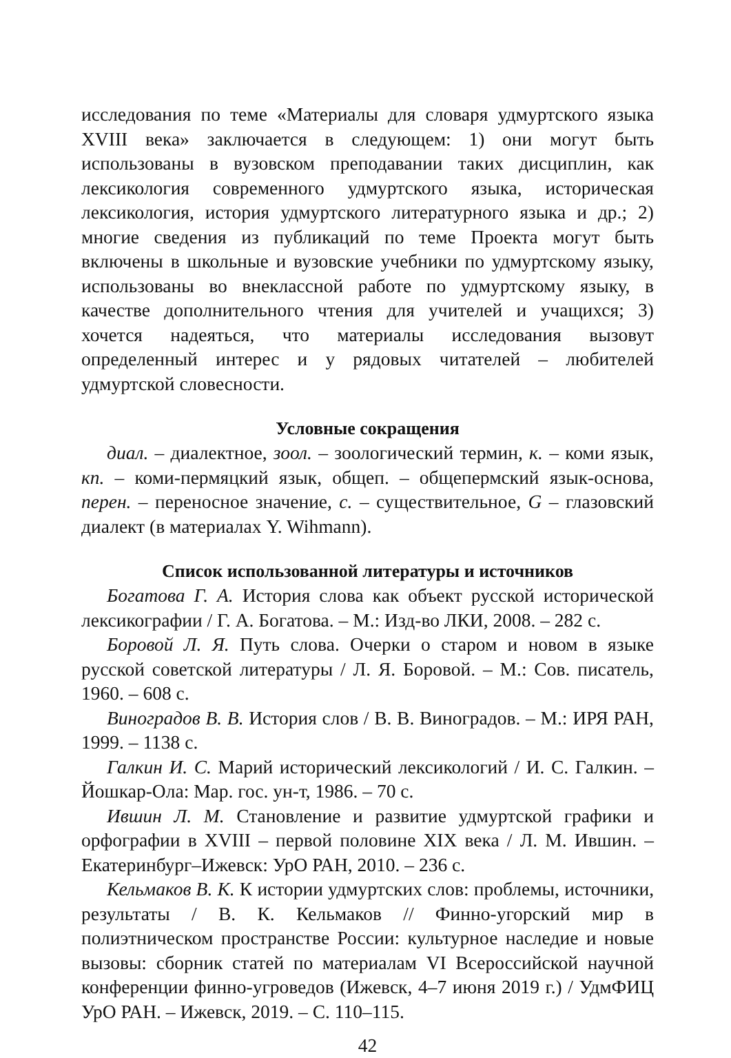исследования по теме «Материалы для словаря удмуртского языка XVIII века» заключается в следующем: 1) они могут быть использованы в вузовском преподавании таких дисциплин, как лексикология современного удмуртского языка, историческая лексикология, история удмуртского литературного языка и др.; 2) многие сведения из публикаций по теме Проекта могут быть включены в школьные и вузовские учебники по удмуртскому языку, использованы во внеклассной работе по удмуртскому языку, в качестве дополнительного чтения для учителей и учащихся; 3) хочется надеяться, что материалы исследования вызовут определенный интерес и у рядовых читателей – любителей удмуртской словесности.
Условные сокращения
диал. – диалектное, зоол. – зоологический термин, к. – коми язык, кп. – коми-пермяцкий язык, общеп. – общепермский язык-основа, перен. – переносное значение, с. – существительное, G – глазовский диалект (в материалах Y. Wihmann).
Список использованной литературы и источников
Богатова Г. А. История слова как объект русской исторической лексикографии / Г. А. Богатова. – М.: Изд-во ЛКИ, 2008. – 282 с.
Боровой Л. Я. Путь слова. Очерки о старом и новом в языке русской советской литературы / Л. Я. Боровой. – М.: Сов. писатель, 1960. – 608 с.
Виноградов В. В. История слов / В. В. Виноградов. – М.: ИРЯ РАН, 1999. – 1138 с.
Галкин И. С. Марий исторический лексикологий / И. С. Галкин. – Йошкар-Ола: Мар. гос. ун-т, 1986. – 70 с.
Ившин Л. М. Становление и развитие удмуртской графики и орфографии в XVIII – первой половине XIX века / Л. М. Ившин. – Екатеринбург–Ижевск: УрО РАН, 2010. – 236 с.
Кельмаков В. К. К истории удмуртских слов: проблемы, источники, результаты / В. К. Кельмаков // Финно-угорский мир в полиэтническом пространстве России: культурное наследие и новые вызовы: сборник статей по материалам VI Всероссийской научной конференции финно-угроведов (Ижевск, 4–7 июня 2019 г.) / УдмФИЦ УрО РАН. – Ижевск, 2019. – С. 110–115.
42